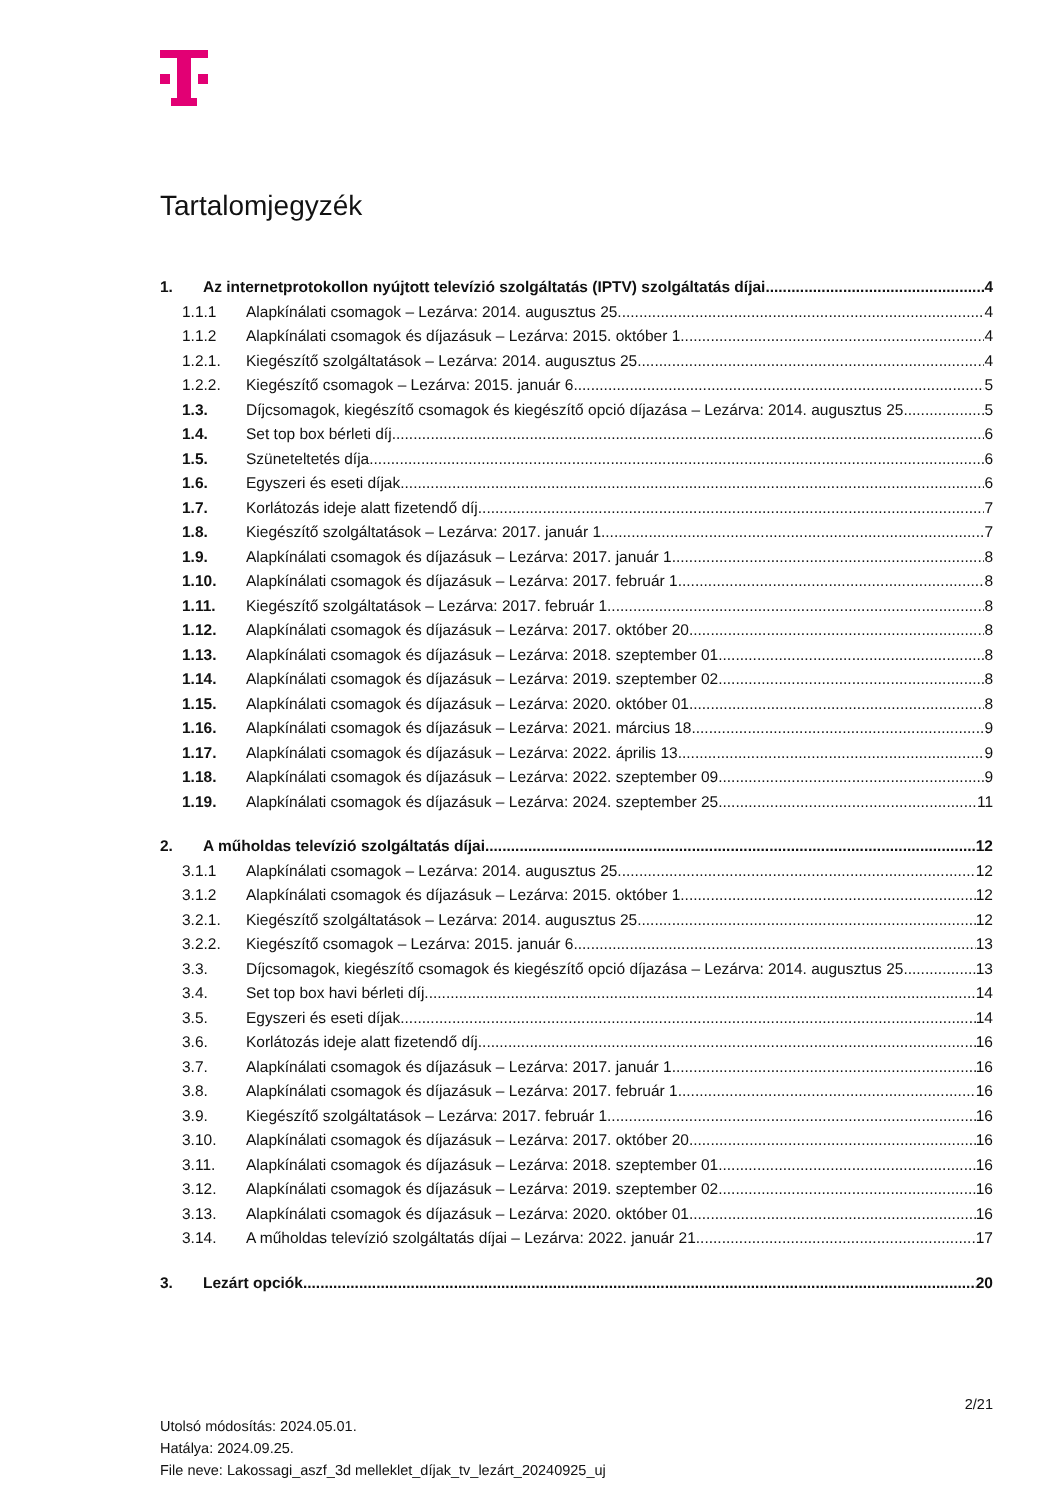Tartalomjegyzék
1. Az internetprotokollon nyújtott televízió szolgáltatás (IPTV) szolgáltatás díjai 4
1.1.1 Alapkínálati csomagok – Lezárva: 2014. augusztus 25. 4
1.1.2 Alapkínálati csomagok és díjazásuk – Lezárva: 2015. október 1. 4
1.2.1. Kiegészítő szolgáltatások – Lezárva: 2014. augusztus 25. 4
1.2.2. Kiegészítő csomagok – Lezárva: 2015. január 6. 5
1.3. Díjcsomagok, kiegészítő csomagok és kiegészítő opció díjazása – Lezárva: 2014. augusztus 25. 5
1.4. Set top box bérleti díj 6
1.5. Szüneteltetés díja 6
1.6. Egyszeri és eseti díjak 6
1.7. Korlátozás ideje alatt fizetendő díj 7
1.8. Kiegészítő szolgáltatások – Lezárva: 2017. január 1. 7
1.9. Alapkínálati csomagok és díjazásuk – Lezárva: 2017. január 1. 8
1.10. Alapkínálati csomagok és díjazásuk – Lezárva: 2017. február 1. 8
1.11. Kiegészítő szolgáltatások – Lezárva: 2017. február 1. 8
1.12. Alapkínálati csomagok és díjazásuk – Lezárva: 2017. október 20. 8
1.13. Alapkínálati csomagok és díjazásuk – Lezárva: 2018. szeptember 01. 8
1.14. Alapkínálati csomagok és díjazásuk – Lezárva: 2019. szeptember 02. 8
1.15. Alapkínálati csomagok és díjazásuk – Lezárva: 2020. október 01. 8
1.16. Alapkínálati csomagok és díjazásuk – Lezárva: 2021. március 18. 9
1.17. Alapkínálati csomagok és díjazásuk – Lezárva: 2022. április 13. 9
1.18. Alapkínálati csomagok és díjazásuk – Lezárva: 2022. szeptember 09. 9
1.19. Alapkínálati csomagok és díjazásuk – Lezárva: 2024. szeptember 25. 11
2. A műholdas televízió szolgáltatás díjai 12
3.1.1 Alapkínálati csomagok – Lezárva: 2014. augusztus 25. 12
3.1.2 Alapkínálati csomagok és díjazásuk – Lezárva: 2015. október 1. 12
3.2.1. Kiegészítő szolgáltatások – Lezárva: 2014. augusztus 25. 12
3.2.2. Kiegészítő csomagok – Lezárva: 2015. január 6. 13
3.3. Díjcsomagok, kiegészítő csomagok és kiegészítő opció díjazása – Lezárva: 2014. augusztus 25. 13
3.4. Set top box havi bérleti díj 14
3.5. Egyszeri és eseti díjak 14
3.6. Korlátozás ideje alatt fizetendő díj 16
3.7. Alapkínálati csomagok és díjazásuk – Lezárva: 2017. január 1. 16
3.8. Alapkínálati csomagok és díjazásuk – Lezárva: 2017. február 1. 16
3.9. Kiegészítő szolgáltatások – Lezárva: 2017. február 1. 16
3.10. Alapkínálati csomagok és díjazásuk – Lezárva: 2017. október 20. 16
3.11. Alapkínálati csomagok és díjazásuk – Lezárva: 2018. szeptember 01. 16
3.12. Alapkínálati csomagok és díjazásuk – Lezárva: 2019. szeptember 02. 16
3.13. Alapkínálati csomagok és díjazásuk – Lezárva: 2020. október 01. 16
3.14. A műholdas televízió szolgáltatás díjai – Lezárva: 2022. január 21. 17
3. Lezárt opciók 20
2/21
Utolsó módosítás: 2024.05.01.
Hatálya: 2024.09.25.
File neve: Lakossagi_aszf_3d melleklet_díjak_tv_lezárt_20240925_uj